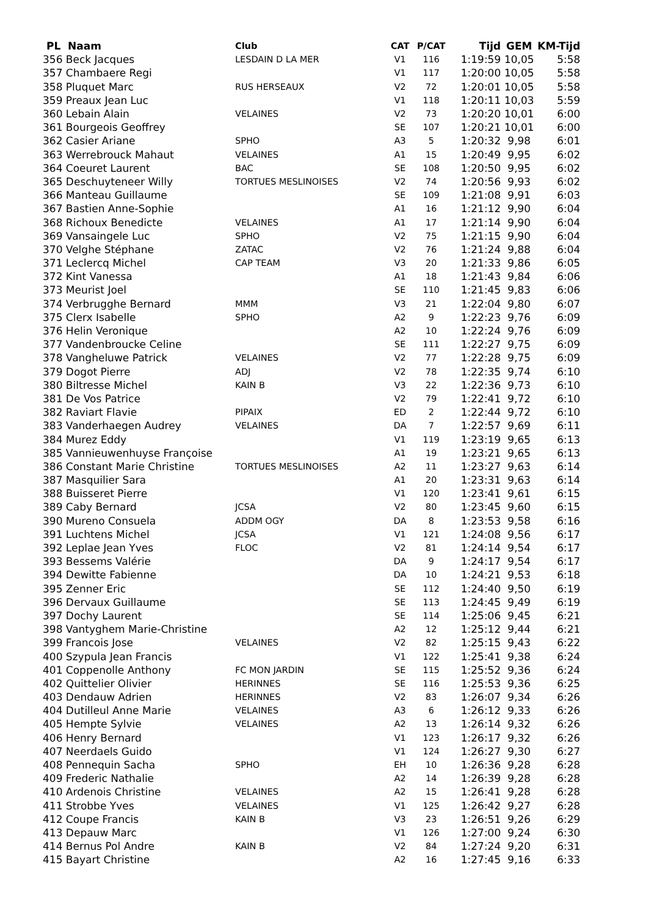| PL Naam | Club | CAT | P/CAT | Tijd | GEM | KM-Tijd |
| --- | --- | --- | --- | --- | --- | --- |
| 356 Beck Jacques | LESDAIN D LA MER | V1 | 116 | 1:19:59 | 10,05 | 5:58 |
| 357 Chambaere Regi | | V1 | 117 | 1:20:00 | 10,05 | 5:58 |
| 358 Pluquet Marc | RUS HERSEAUX | V2 | 72 | 1:20:01 | 10,05 | 5:58 |
| 359 Preaux Jean Luc | | V1 | 118 | 1:20:11 | 10,03 | 5:59 |
| 360 Lebain Alain | VELAINES | V2 | 73 | 1:20:20 | 10,01 | 6:00 |
| 361 Bourgeois Geoffrey | | SE | 107 | 1:20:21 | 10,01 | 6:00 |
| 362 Casier Ariane | SPHO | A3 | 5 | 1:20:32 | 9,98 | 6:01 |
| 363 Werrebrouck Mahaut | VELAINES | A1 | 15 | 1:20:49 | 9,95 | 6:02 |
| 364 Coeuret Laurent | BAC | SE | 108 | 1:20:50 | 9,95 | 6:02 |
| 365 Deschuyteneer Willy | TORTUES MESLINOISES | V2 | 74 | 1:20:56 | 9,93 | 6:02 |
| 366 Manteau Guillaume | | SE | 109 | 1:21:08 | 9,91 | 6:03 |
| 367 Bastien Anne-Sophie | | A1 | 16 | 1:21:12 | 9,90 | 6:04 |
| 368 Richoux Benedicte | VELAINES | A1 | 17 | 1:21:14 | 9,90 | 6:04 |
| 369 Vansaingele Luc | SPHO | V2 | 75 | 1:21:15 | 9,90 | 6:04 |
| 370 Velghe Stéphane | ZATAC | V2 | 76 | 1:21:24 | 9,88 | 6:04 |
| 371 Leclercq Michel | CAP TEAM | V3 | 20 | 1:21:33 | 9,86 | 6:05 |
| 372 Kint Vanessa | | A1 | 18 | 1:21:43 | 9,84 | 6:06 |
| 373 Meurist Joel | | SE | 110 | 1:21:45 | 9,83 | 6:06 |
| 374 Verbrugghe Bernard | MMM | V3 | 21 | 1:22:04 | 9,80 | 6:07 |
| 375 Clerx Isabelle | SPHO | A2 | 9 | 1:22:23 | 9,76 | 6:09 |
| 376 Helin Veronique | | A2 | 10 | 1:22:24 | 9,76 | 6:09 |
| 377 Vandenbroucke Celine | | SE | 111 | 1:22:27 | 9,75 | 6:09 |
| 378 Vangheluwe Patrick | VELAINES | V2 | 77 | 1:22:28 | 9,75 | 6:09 |
| 379 Dogot Pierre | ADJ | V2 | 78 | 1:22:35 | 9,74 | 6:10 |
| 380 Biltresse Michel | KAIN B | V3 | 22 | 1:22:36 | 9,73 | 6:10 |
| 381 De Vos Patrice | | V2 | 79 | 1:22:41 | 9,72 | 6:10 |
| 382 Raviart Flavie | PIPAIX | ED | 2 | 1:22:44 | 9,72 | 6:10 |
| 383 Vanderhaegen Audrey | VELAINES | DA | 7 | 1:22:57 | 9,69 | 6:11 |
| 384 Murez Eddy | | V1 | 119 | 1:23:19 | 9,65 | 6:13 |
| 385 Vannieuwenhuyse Françoise | | A1 | 19 | 1:23:21 | 9,65 | 6:13 |
| 386 Constant Marie Christine | TORTUES MESLINOISES | A2 | 11 | 1:23:27 | 9,63 | 6:14 |
| 387 Masquilier Sara | | A1 | 20 | 1:23:31 | 9,63 | 6:14 |
| 388 Buisseret Pierre | | V1 | 120 | 1:23:41 | 9,61 | 6:15 |
| 389 Caby Bernard | JCSA | V2 | 80 | 1:23:45 | 9,60 | 6:15 |
| 390 Mureno Consuela | ADDM OGY | DA | 8 | 1:23:53 | 9,58 | 6:16 |
| 391 Luchtens Michel | JCSA | V1 | 121 | 1:24:08 | 9,56 | 6:17 |
| 392 Leplae Jean Yves | FLOC | V2 | 81 | 1:24:14 | 9,54 | 6:17 |
| 393 Bessems Valérie | | DA | 9 | 1:24:17 | 9,54 | 6:17 |
| 394 Dewitte Fabienne | | DA | 10 | 1:24:21 | 9,53 | 6:18 |
| 395 Zenner Eric | | SE | 112 | 1:24:40 | 9,50 | 6:19 |
| 396 Dervaux Guillaume | | SE | 113 | 1:24:45 | 9,49 | 6:19 |
| 397 Dochy Laurent | | SE | 114 | 1:25:06 | 9,45 | 6:21 |
| 398 Vantyghem Marie-Christine | | A2 | 12 | 1:25:12 | 9,44 | 6:21 |
| 399 Francois Jose | VELAINES | V2 | 82 | 1:25:15 | 9,43 | 6:22 |
| 400 Szypula Jean Francis | | V1 | 122 | 1:25:41 | 9,38 | 6:24 |
| 401 Coppenolle Anthony | FC MON JARDIN | SE | 115 | 1:25:52 | 9,36 | 6:24 |
| 402 Quittelier Olivier | HERINNES | SE | 116 | 1:25:53 | 9,36 | 6:25 |
| 403 Dendauw Adrien | HERINNES | V2 | 83 | 1:26:07 | 9,34 | 6:26 |
| 404 Dutilleul Anne Marie | VELAINES | A3 | 6 | 1:26:12 | 9,33 | 6:26 |
| 405 Hempte Sylvie | VELAINES | A2 | 13 | 1:26:14 | 9,32 | 6:26 |
| 406 Henry Bernard | | V1 | 123 | 1:26:17 | 9,32 | 6:26 |
| 407 Neerdaels Guido | | V1 | 124 | 1:26:27 | 9,30 | 6:27 |
| 408 Pennequin Sacha | SPHO | EH | 10 | 1:26:36 | 9,28 | 6:28 |
| 409 Frederic Nathalie | | A2 | 14 | 1:26:39 | 9,28 | 6:28 |
| 410 Ardenois Christine | VELAINES | A2 | 15 | 1:26:41 | 9,28 | 6:28 |
| 411 Strobbe Yves | VELAINES | V1 | 125 | 1:26:42 | 9,27 | 6:28 |
| 412 Coupe Francis | KAIN B | V3 | 23 | 1:26:51 | 9,26 | 6:29 |
| 413 Depauw Marc | | V1 | 126 | 1:27:00 | 9,24 | 6:30 |
| 414 Bernus Pol Andre | KAIN B | V2 | 84 | 1:27:24 | 9,20 | 6:31 |
| 415 Bayart Christine | | A2 | 16 | 1:27:45 | 9,16 | 6:33 |